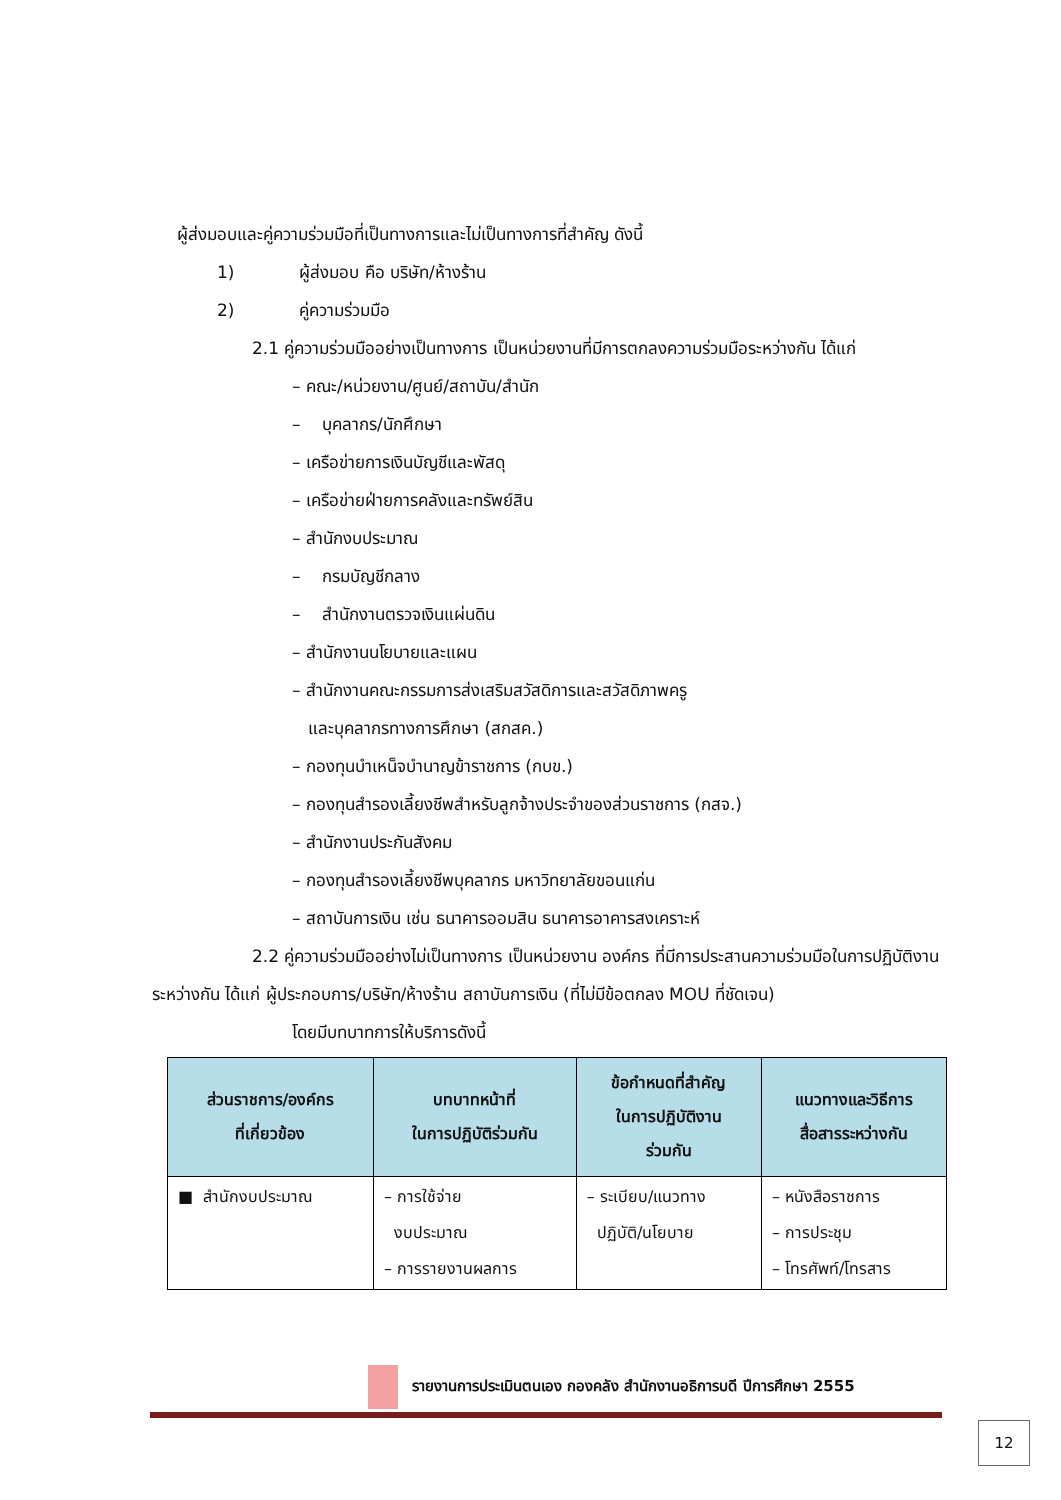ผู้ส่งมอบและคู่ความร่วมมือที่เป็นทางการและไม่เป็นทางการที่สำคัญ ดังนี้
1) ผู้ส่งมอบ คือ บริษัท/ห้างร้าน
2) คู่ความร่วมมือ
2.1 คู่ความร่วมมืออย่างเป็นทางการ เป็นหน่วยงานที่มีการตกลงความร่วมมือระหว่างกัน ได้แก่
– คณะ/หน่วยงาน/ศูนย์/สถาบัน/สำนัก
– บุคลากร/นักศึกษา
– เครือข่ายการเงินบัญชีและพัสดุ
– เครือข่ายฝ่ายการคลังและทรัพย์สิน
– สำนักงบประมาณ
– กรมบัญชีกลาง
– สำนักงานตรวจเงินแผ่นดิน
– สำนักงานนโยบายและแผน
– สำนักงานคณะกรรมการส่งเสริมสวัสดิการและสวัสดิภาพครู
และบุคลากรทางการศึกษา (สกสค.)
– กองทุนบำเหน็จบำนาญข้าราชการ (กบข.)
– กองทุนสำรองเลี้ยงชีพสำหรับลูกจ้างประจำของส่วนราชการ (กสจ.)
– สำนักงานประกันสังคม
– กองทุนสำรองเลี้ยงชีพบุคลากร มหาวิทยาลัยขอนแก่น
– สถาบันการเงิน เช่น ธนาคารออมสิน ธนาคารอาคารสงเคราะห์
2.2 คู่ความร่วมมืออย่างไม่เป็นทางการ เป็นหน่วยงาน องค์กร ที่มีการประสานความร่วมมือในการปฏิบัติงานระหว่างกัน ได้แก่ ผู้ประกอบการ/บริษัท/ห้างร้าน สถาบันการเงิน (ที่ไม่มีข้อตกลง MOU ที่ชัดเจน)
โดยมีบทบาทการให้บริการดังนี้
| ส่วนราชการ/องค์กร ที่เกี่ยวข้อง | บทบาทหน้าที่ ในการปฏิบัติร่วมกัน | ข้อกำหนดที่สำคัญ ในการปฏิบัติงาน ร่วมกัน | แนวทางและวิธีการ สื่อสารระหว่างกัน |
| --- | --- | --- | --- |
| ■ สำนักงบประมาณ | – การใช้จ่าย งบประมาณ – การรายงานผลการ | – ระเบียบ/แนวทาง ปฏิบัติ/นโยบาย | – หนังสือราชการ – การประชุม – โทรศัพท์/โทรสาร |
รายงานการประเมินตนเอง กองคลัง สำนักงานอธิการบดี ปีการศึกษา 2555
12